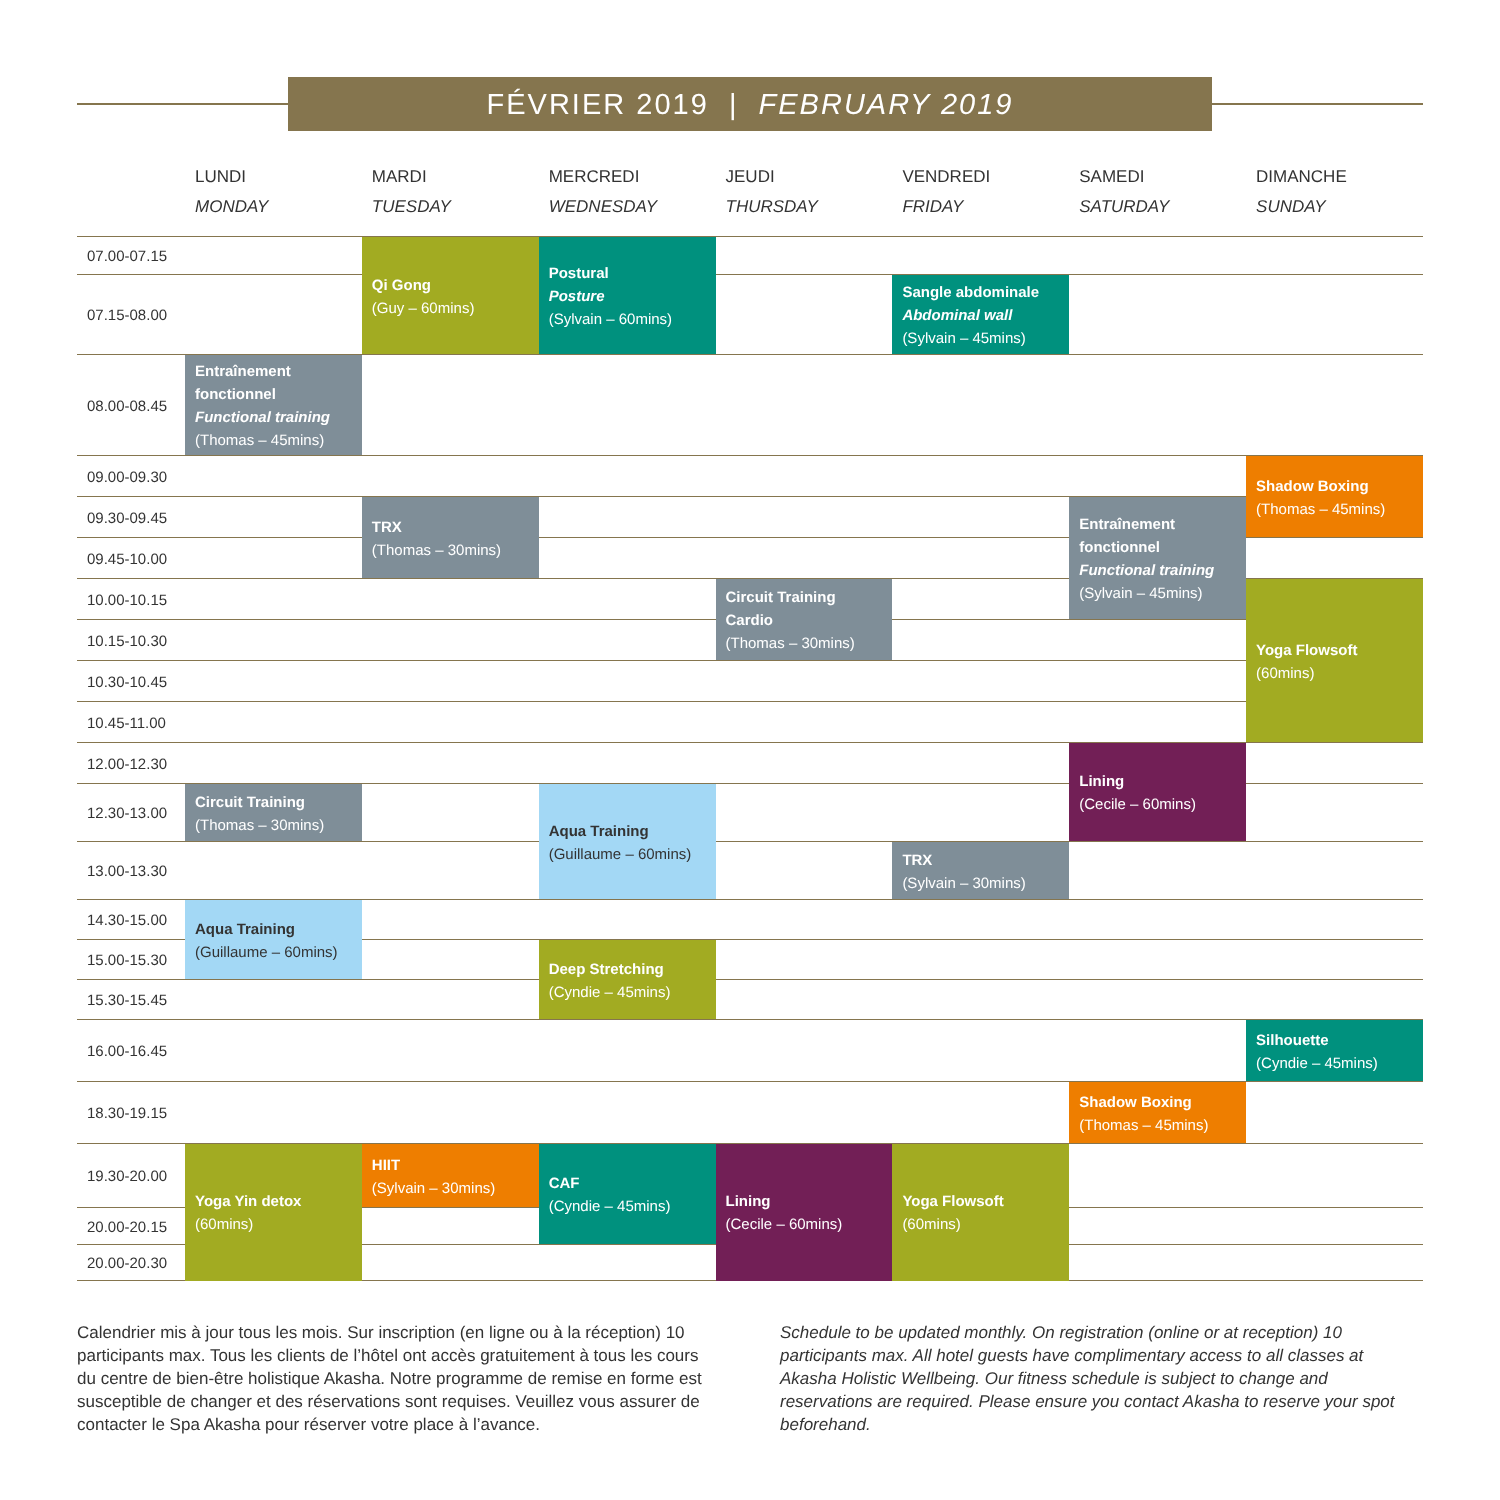FÉVRIER 2019 | FEBRUARY 2019
| | LUNDI MONDAY | MARDI TUESDAY | MERCREDI WEDNESDAY | JEUDI THURSDAY | VENDREDI FRIDAY | SAMEDI SATURDAY | DIMANCHE SUNDAY |
| --- | --- | --- | --- | --- | --- | --- | --- |
| 07.00-07.15 | | Qi Gong (Guy – 60mins) | Postural Posture (Sylvain – 60mins) | | | | |
| 07.15-08.00 | | | | | Sangle abdominale Abdominal wall (Sylvain – 45mins) | | |
| 08.00-08.45 | Entraînement fonctionnel Functional training (Thomas – 45mins) | | | | | | |
| 09.00-09.30 | | | | | | | Shadow Boxing (Thomas – 45mins) |
| 09.30-09.45 | | TRX (Thomas – 30mins) | | | | Entraînement fonctionnel Functional training (Sylvain – 45mins) | |
| 09.45-10.00 | | | | | | | |
| 10.00-10.15 | | | | Circuit Training Cardio (Thomas – 30mins) | | | Yoga Flowsoft (60mins) |
| 10.15-10.30 | | | | | | | |
| 10.30-10.45 | | | | | | | |
| 10.45-11.00 | | | | | | | |
| 12.00-12.30 | | | | | | Lining (Cecile – 60mins) | |
| 12.30-13.00 | Circuit Training (Thomas – 30mins) | | Aqua Training (Guillaume – 60mins) | | | | |
| 13.00-13.30 | | | | | TRX (Sylvain – 30mins) | | |
| 14.30-15.00 | Aqua Training (Guillaume – 60mins) | | | | | | |
| 15.00-15.30 | | | Deep Stretching (Cyndie – 45mins) | | | | |
| 15.30-15.45 | | | | | | | |
| 16.00-16.45 | | | | | | | Silhouette (Cyndie – 45mins) |
| 18.30-19.15 | | | | | | Shadow Boxing (Thomas – 45mins) | |
| 19.30-20.00 | Yoga Yin detox (60mins) | HIIT (Sylvain – 30mins) | CAF (Cyndie – 45mins) | Lining (Cecile – 60mins) | Yoga Flowsoft (60mins) | | |
| 20.00-20.15 | | | | | | | |
| 20.00-20.30 | | | | | | | |
Calendrier mis à jour tous les mois. Sur inscription (en ligne ou à la réception) 10 participants max. Tous les clients de l’hôtel ont accès gratuitement à tous les cours du centre de bien-être holistique Akasha. Notre programme de remise en forme est susceptible de changer et des réservations sont requises. Veuillez vous assurer de contacter le Spa Akasha pour réserver votre place à l’avance.
Schedule to be updated monthly. On registration (online or at reception) 10 participants max. All hotel guests have complimentary access to all classes at Akasha Holistic Wellbeing. Our fitness schedule is subject to change and reservations are required. Please ensure you contact Akasha to reserve your spot beforehand.